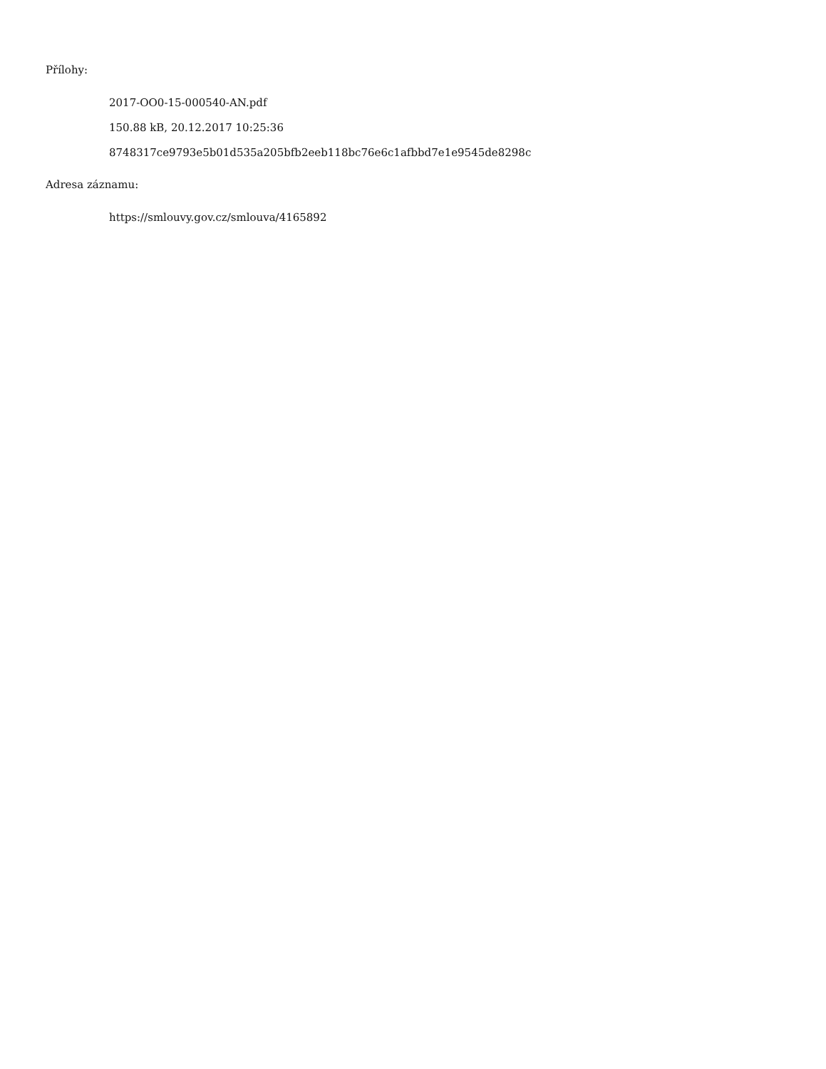Přílohy:
2017-OO0-15-000540-AN.pdf
150.88 kB, 20.12.2017 10:25:36
8748317ce9793e5b01d535a205bfb2eeb118bc76e6c1afbbd7e1e9545de8298c
Adresa záznamu:
https://smlouvy.gov.cz/smlouva/4165892